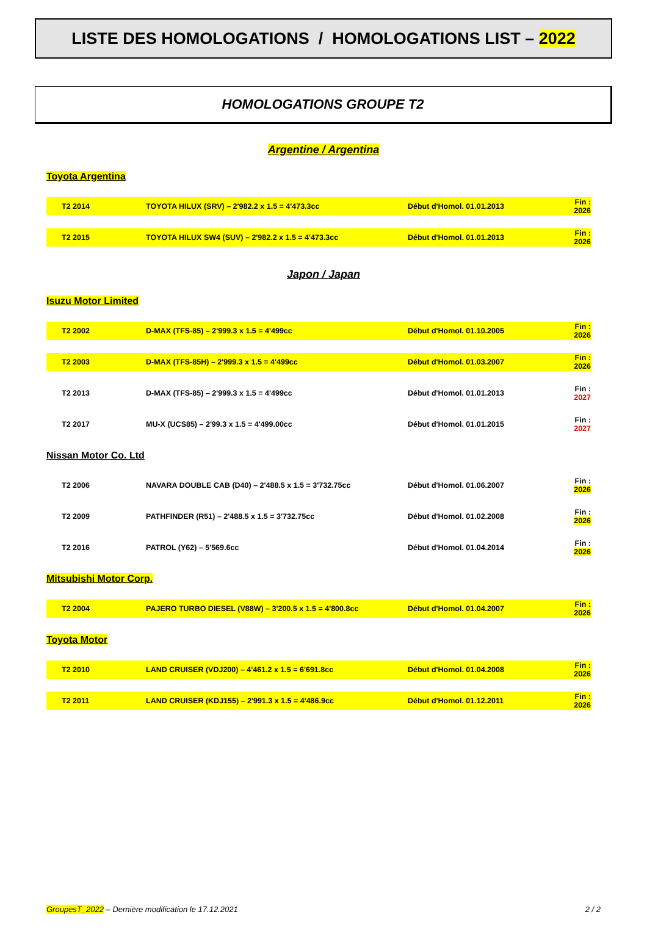LISTE DES HOMOLOGATIONS / HOMOLOGATIONS LIST – 2022
HOMOLOGATIONS GROUPE T2
Argentine / Argentina
Toyota Argentina
| T2 2014 | TOYOTA HILUX (SRV) – 2'982.2 x 1.5 = 4'473.3cc | Début d'Homol. 01.01.2013 | Fin : 2026 |
| T2 2015 | TOYOTA HILUX SW4 (SUV) – 2'982.2 x 1.5 = 4'473.3cc | Début d'Homol. 01.01.2013 | Fin : 2026 |
Japon / Japan
Isuzu Motor Limited
| T2 2002 | D-MAX (TFS-85) – 2'999.3 x 1.5 = 4'499cc | Début d'Homol. 01.10.2005 | Fin : 2026 |
| T2 2003 | D-MAX (TFS-85H) – 2'999.3 x 1.5 = 4'499cc | Début d'Homol. 01.03.2007 | Fin : 2026 |
| T2 2013 | D-MAX (TFS-85) – 2'999.3 x 1.5 = 4'499cc | Début d'Homol. 01.01.2013 | Fin : 2027 |
| T2 2017 | MU-X (UCS85) – 2'99.3 x 1.5 = 4'499.00cc | Début d'Homol. 01.01.2015 | Fin : 2027 |
Nissan Motor Co. Ltd
| T2 2006 | NAVARA DOUBLE CAB (D40) – 2'488.5 x 1.5 = 3'732.75cc | Début d'Homol. 01.06.2007 | Fin : 2026 |
| T2 2009 | PATHFINDER (R51) – 2'488.5 x 1.5 = 3'732.75cc | Début d'Homol. 01.02.2008 | Fin : 2026 |
| T2 2016 | PATROL (Y62) – 5'569.6cc | Début d'Homol. 01.04.2014 | Fin : 2026 |
Mitsubishi Motor Corp.
| T2 2004 | PAJERO TURBO DIESEL (V88W) – 3'200.5 x 1.5 = 4'800.8cc | Début d'Homol. 01.04.2007 | Fin : 2026 |
Toyota Motor
| T2 2010 | LAND CRUISER (VDJ200) – 4'461.2 x 1.5 = 6'691.8cc | Début d'Homol. 01.04.2008 | Fin : 2026 |
| T2 2011 | LAND CRUISER (KDJ155) – 2'991.3 x 1.5 = 4'486.9cc | Début d'Homol. 01.12.2011 | Fin : 2026 |
GroupesT_2022 – Dernière modification le 17.12.2021 2 / 2